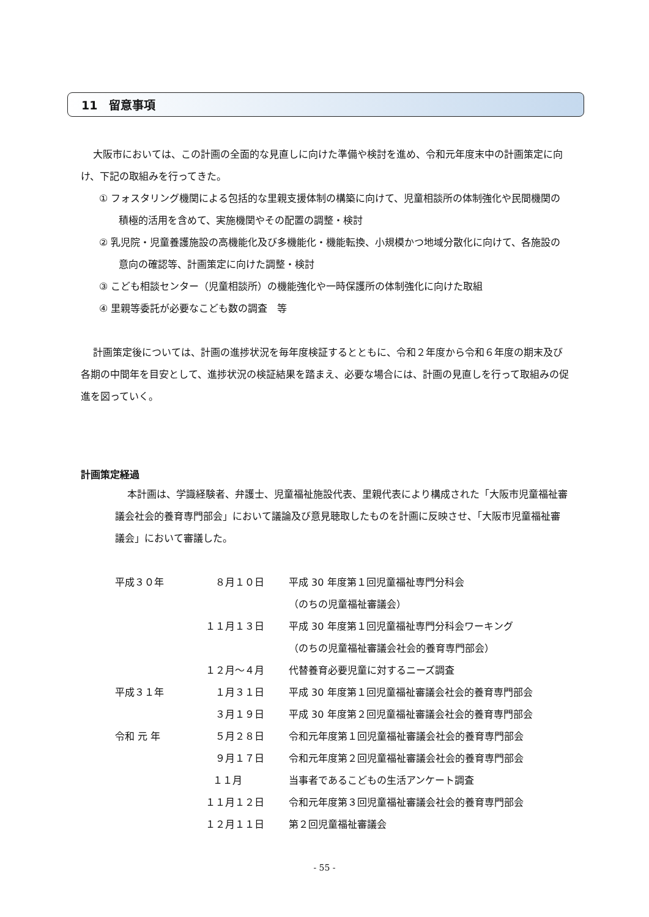11　留意事項
大阪市においては、この計画の全面的な見直しに向けた準備や検討を進め、令和元年度末中の計画策定に向け、下記の取組みを行ってきた。
① フォスタリング機関による包括的な里親支援体制の構築に向けて、児童相談所の体制強化や民間機関の積極的活用を含めて、実施機関やその配置の調整・検討
② 乳児院・児童養護施設の高機能化及び多機能化・機能転換、小規模かつ地域分散化に向けて、各施設の意向の確認等、計画策定に向けた調整・検討
③ こども相談センター（児童相談所）の機能強化や一時保護所の体制強化に向けた取組
④ 里親等委託が必要なこども数の調査　等
計画策定後については、計画の進捗状況を毎年度検証するとともに、令和２年度から令和６年度の期末及び各期の中間年を目安として、進捗状況の検証結果を踏まえ、必要な場合には、計画の見直しを行って取組みの促進を図っていく。
計画策定経過
本計画は、学識経験者、弁護士、児童福祉施設代表、里親代表により構成された「大阪市児童福祉審議会社会的養育専門部会」において議論及び意見聴取したものを計画に反映させ、「大阪市児童福祉審議会」において審議した。
| 平成３０年 | ８月１０日 | 平成 30 年度第１回児童福祉専門分科会 （のちの児童福祉審議会） |
| | １１月１３日 | 平成 30 年度第１回児童福祉専門分科会ワーキング （のちの児童福祉審議会社会的養育専門部会） |
| | １２月～４月 | 代替養育必要児童に対するニーズ調査 |
| 平成３１年 | １月３１日 | 平成 30 年度第１回児童福祉審議会社会的養育専門部会 |
| | ３月１９日 | 平成 30 年度第２回児童福祉審議会社会的養育専門部会 |
| 令和 元 年 | ５月２８日 | 令和元年度第１回児童福祉審議会社会的養育専門部会 |
| | ９月１７日 | 令和元年度第２回児童福祉審議会社会的養育専門部会 |
| | １１月 | 当事者であるこどもの生活アンケート調査 |
| | １１月１２日 | 令和元年度第３回児童福祉審議会社会的養育専門部会 |
| | １２月１１日 | 第２回児童福祉審議会 |
- 55 -